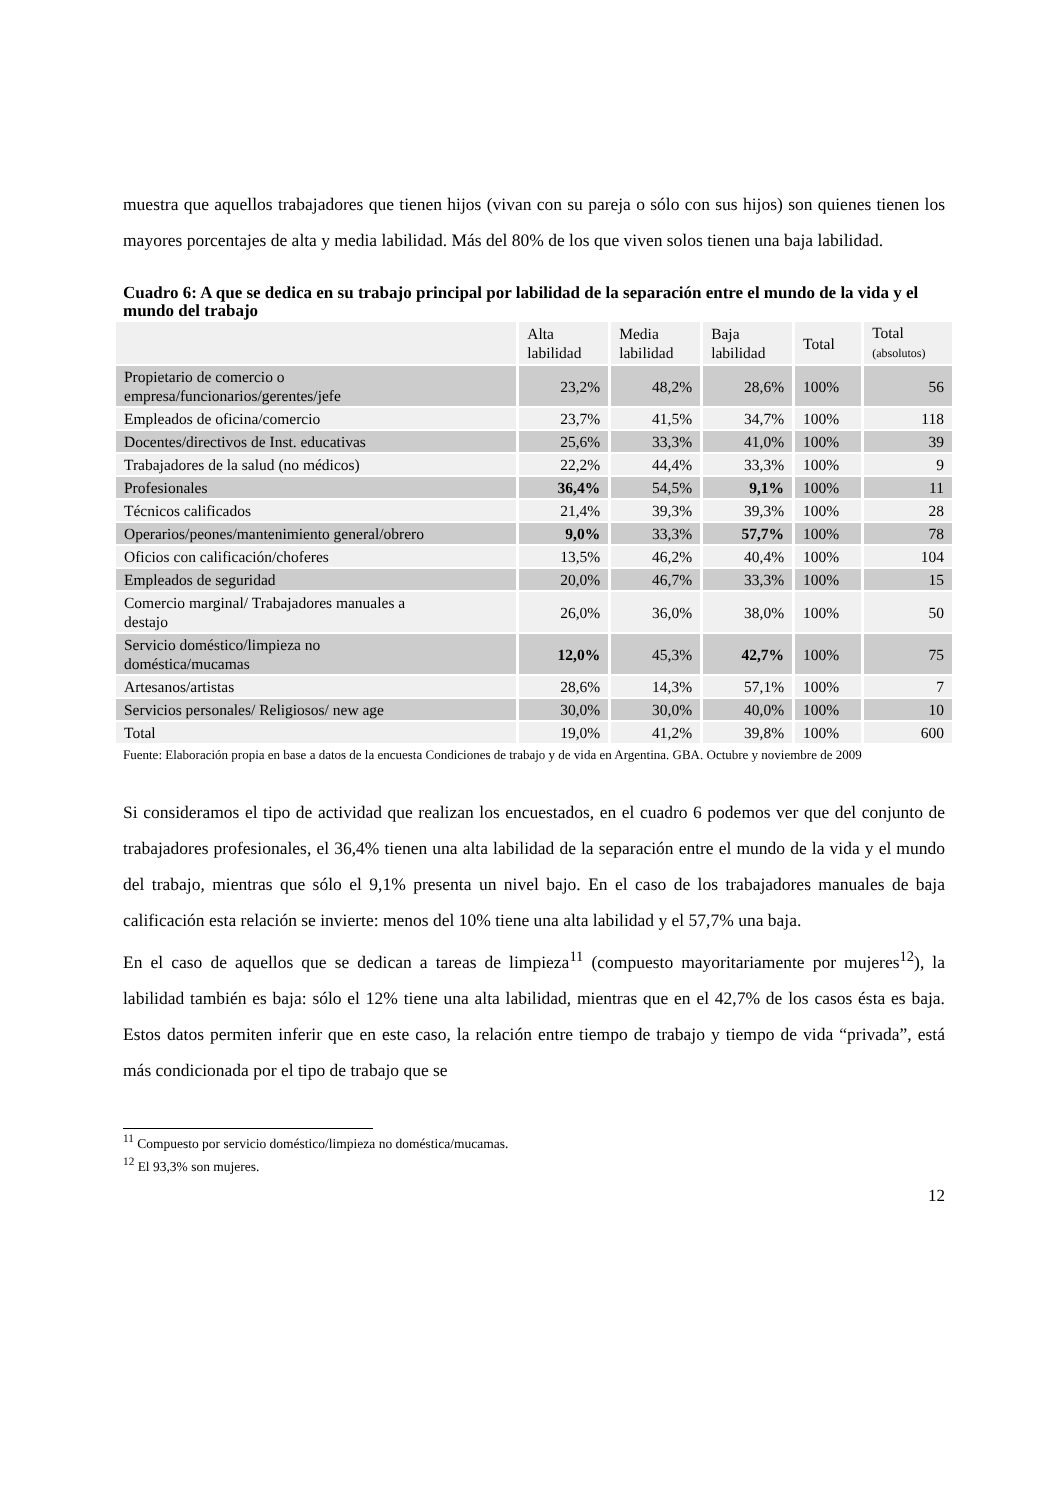muestra que aquellos trabajadores que tienen hijos (vivan con su pareja o sólo con sus hijos) son quienes tienen los mayores porcentajes de alta y media labilidad. Más del 80% de los que viven solos tienen una baja labilidad.
Cuadro 6: A que se dedica en su trabajo principal por labilidad de la separación entre el mundo de la vida y el mundo del trabajo
| | Alta labilidad | Media labilidad | Baja labilidad | Total | Total (absolutos) |
| Propietario de comercio o empresa/funcionarios/gerentes/jefe | 23,2% | 48,2% | 28,6% | 100% | 56 |
| Empleados de oficina/comercio | 23,7% | 41,5% | 34,7% | 100% | 118 |
| Docentes/directivos de Inst. educativas | 25,6% | 33,3% | 41,0% | 100% | 39 |
| Trabajadores de la salud (no médicos) | 22,2% | 44,4% | 33,3% | 100% | 9 |
| Profesionales | 36,4% | 54,5% | 9,1% | 100% | 11 |
| Técnicos calificados | 21,4% | 39,3% | 39,3% | 100% | 28 |
| Operarios/peones/mantenimiento general/obrero | 9,0% | 33,3% | 57,7% | 100% | 78 |
| Oficios con calificación/choferes | 13,5% | 46,2% | 40,4% | 100% | 104 |
| Empleados de seguridad | 20,0% | 46,7% | 33,3% | 100% | 15 |
| Comercio marginal/ Trabajadores manuales a destajo | 26,0% | 36,0% | 38,0% | 100% | 50 |
| Servicio doméstico/limpieza no doméstica/mucamas | 12,0% | 45,3% | 42,7% | 100% | 75 |
| Artesanos/artistas | 28,6% | 14,3% | 57,1% | 100% | 7 |
| Servicios personales/ Religiosos/ new age | 30,0% | 30,0% | 40,0% | 100% | 10 |
| Total | 19,0% | 41,2% | 39,8% | 100% | 600 |
Fuente: Elaboración propia en base a datos de la encuesta Condiciones de trabajo y de vida en Argentina. GBA. Octubre y noviembre de 2009
Si consideramos el tipo de actividad que realizan los encuestados, en el cuadro 6 podemos ver que del conjunto de trabajadores profesionales, el 36,4% tienen una alta labilidad de la separación entre el mundo de la vida y el mundo del trabajo, mientras que sólo el 9,1% presenta un nivel bajo. En el caso de los trabajadores manuales de baja calificación esta relación se invierte: menos del 10% tiene una alta labilidad y el 57,7% una baja.
En el caso de aquellos que se dedican a tareas de limpieza<sup>11</sup> (compuesto mayoritariamente por mujeres<sup>12</sup>), la labilidad también es baja: sólo el 12% tiene una alta labilidad, mientras que en el 42,7% de los casos ésta es baja. Estos datos permiten inferir que en este caso, la relación entre tiempo de trabajo y tiempo de vida “privada”, está más condicionada por el tipo de trabajo que se
<sup>11</sup> Compuesto por servicio doméstico/limpieza no doméstica/mucamas.
<sup>12</sup> El 93,3% son mujeres.
12